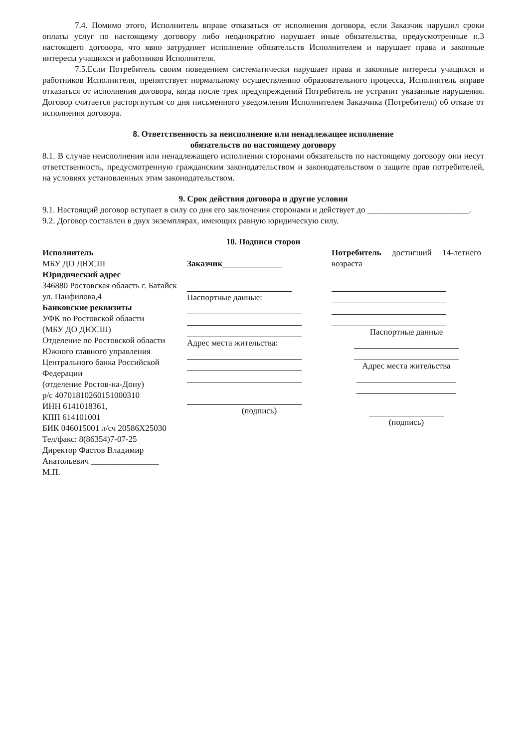7.4. Помимо этого, Исполнитель вправе отказаться от исполнения договора, если Заказчик нарушил сроки оплаты услуг по настоящему договору либо неоднократно нарушает иные обязательства, предусмотренные п.3 настоящего договора, что явно затрудняет исполнение обязательств Исполнителем и нарушает права и законные интересы учащихся и работников Исполнителя.
7.5.Если Потребитель своим поведением систематически нарушает права и законные интересы учащихся и работников Исполнителя, препятствует нормальному осуществлению образовательного процесса, Исполнитель вправе отказаться от исполнения договора, когда после трех предупреждений Потребитель не устранит указанные нарушения. Договор считается расторгнутым со дня письменного уведомления Исполнителем Заказчика (Потребителя) об отказе от исполнения договора.
8. Ответственность за неисполнение или ненадлежащее исполнение
обязательств по настоящему договору
8.1. В случае неисполнения или ненадлежащего исполнения сторонами обязательств по настоящему договору они несут ответственность, предусмотренную гражданским законодательством и законодательством о защите прав потребителей, на условиях установленных этим законодательством.
9. Срок действия договора и другие условия
9.1. Настоящий договор вступает в силу со дня его заключения сторонами и действует до ________________________.
9.2. Договор составлен в двух экземплярах, имеющих равную юридическую силу.
10. Подписи сторон
Исполнитель
МБУ ДО ДЮСШ
Юридический адрес
346880 Ростовская область г. Батайск ул. Панфилова,4
Банковские реквизиты
УФК по Ростовской области
(МБУ ДО ДЮСШ)
Отделение по Ростовской области Южного главного управления Центрального банка Российской Федерации
(отделение Ростов-на-Дону)
р/с 40701810260151000310
ИНН 6141018361,
КПП 614101001
БИК 046015001 л/сч 20586Х25030
Тел/факс: 8(86354)7-07-25
Директор Фастов Владимир Анатольевич ________________
М.П.
Заказчик______________
Паспортные данные:
Адрес места жительства:
(подпись)
Потребитель достигший 14-летнего возраста
Паспортные данные
Адрес места жительства
(подпись)